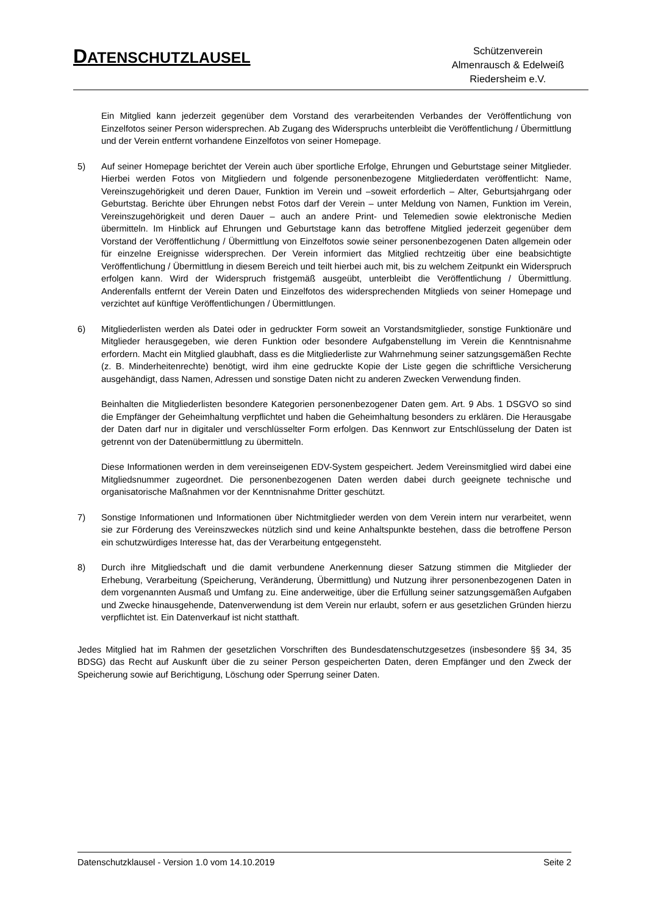DATENSCHUTZLAUSEL
Schützenverein
Almenrausch & Edelweiß
Riedersheim e.V.
Ein Mitglied kann jederzeit gegenüber dem Vorstand des verarbeitenden Verbandes der Veröffentlichung von Einzelfotos seiner Person widersprechen. Ab Zugang des Widerspruchs unterbleibt die Veröffentlichung / Übermittlung und der Verein entfernt vorhandene Einzelfotos von seiner Homepage.
5) Auf seiner Homepage berichtet der Verein auch über sportliche Erfolge, Ehrungen und Geburtstage seiner Mitglieder. Hierbei werden Fotos von Mitgliedern und folgende personenbezogene Mitgliederdaten veröffentlicht: Name, Vereinszugehörigkeit und deren Dauer, Funktion im Verein und –soweit erforderlich – Alter, Geburtsjahrgang oder Geburtstag. Berichte über Ehrungen nebst Fotos darf der Verein – unter Meldung von Namen, Funktion im Verein, Vereinszugehörigkeit und deren Dauer – auch an andere Print- und Telemedien sowie elektronische Medien übermitteln. Im Hinblick auf Ehrungen und Geburtstage kann das betroffene Mitglied jederzeit gegenüber dem Vorstand der Veröffentlichung / Übermittlung von Einzelfotos sowie seiner personenbezogenen Daten allgemein oder für einzelne Ereignisse widersprechen. Der Verein informiert das Mitglied rechtzeitig über eine beabsichtigte Veröffentlichung / Übermittlung in diesem Bereich und teilt hierbei auch mit, bis zu welchem Zeitpunkt ein Widerspruch erfolgen kann. Wird der Widerspruch fristgemäß ausgeübt, unterbleibt die Veröffentlichung / Übermittlung. Anderenfalls entfernt der Verein Daten und Einzelfotos des widersprechenden Mitglieds von seiner Homepage und verzichtet auf künftige Veröffentlichungen / Übermittlungen.
6) Mitgliederlisten werden als Datei oder in gedruckter Form soweit an Vorstandsmitglieder, sonstige Funktionäre und Mitglieder herausgegeben, wie deren Funktion oder besondere Aufgabenstellung im Verein die Kenntnisnahme erfordern. Macht ein Mitglied glaubhaft, dass es die Mitgliederliste zur Wahrnehmung seiner satzungsgemäßen Rechte (z. B. Minderheitenrechte) benötigt, wird ihm eine gedruckte Kopie der Liste gegen die schriftliche Versicherung ausgehändigt, dass Namen, Adressen und sonstige Daten nicht zu anderen Zwecken Verwendung finden.
Beinhalten die Mitgliederlisten besondere Kategorien personenbezogener Daten gem. Art. 9 Abs. 1 DSGVO so sind die Empfänger der Geheimhaltung verpflichtet und haben die Geheimhaltung besonders zu erklären. Die Herausgabe der Daten darf nur in digitaler und verschlüsselter Form erfolgen. Das Kennwort zur Entschlüsselung der Daten ist getrennt von der Datenübermittlung zu übermitteln.
Diese Informationen werden in dem vereinseigenen EDV-System gespeichert. Jedem Vereinsmitglied wird dabei eine Mitgliedsnummer zugeordnet. Die personenbezogenen Daten werden dabei durch geeignete technische und organisatorische Maßnahmen vor der Kenntnisnahme Dritter geschützt.
7) Sonstige Informationen und Informationen über Nichtmitglieder werden von dem Verein intern nur verarbeitet, wenn sie zur Förderung des Vereinszweckes nützlich sind und keine Anhaltspunkte bestehen, dass die betroffene Person ein schutzwürdiges Interesse hat, das der Verarbeitung entgegensteht.
8) Durch ihre Mitgliedschaft und die damit verbundene Anerkennung dieser Satzung stimmen die Mitglieder der Erhebung, Verarbeitung (Speicherung, Veränderung, Übermittlung) und Nutzung ihrer personenbezogenen Daten in dem vorgenannten Ausmaß und Umfang zu. Eine anderweitige, über die Erfüllung seiner satzungsgemäßen Aufgaben und Zwecke hinausgehende, Datenverwendung ist dem Verein nur erlaubt, sofern er aus gesetzlichen Gründen hierzu verpflichtet ist. Ein Datenverkauf ist nicht statthaft.
Jedes Mitglied hat im Rahmen der gesetzlichen Vorschriften des Bundesdatenschutzgesetzes (insbesondere §§ 34, 35 BDSG) das Recht auf Auskunft über die zu seiner Person gespeicherten Daten, deren Empfänger und den Zweck der Speicherung sowie auf Berichtigung, Löschung oder Sperrung seiner Daten.
Datenschutzklausel - Version 1.0 vom 14.10.2019 Seite 2